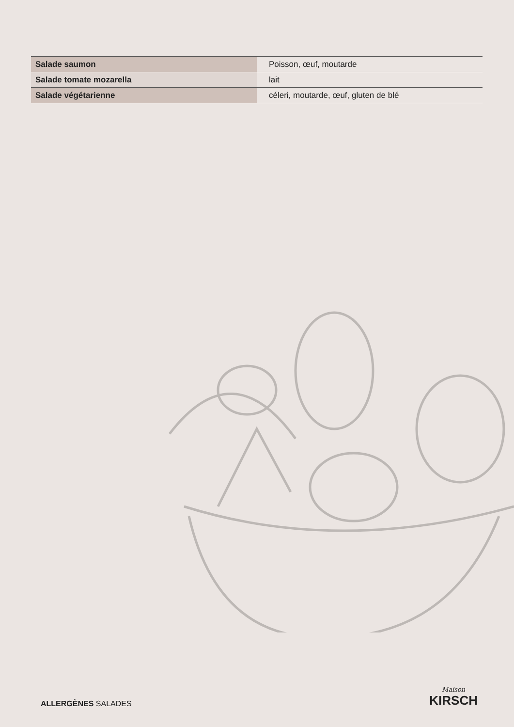| Salade saumon | Poisson, œuf, moutarde |
| Salade tomate mozarella | lait |
| Salade végétarienne | céleri, moutarde, œuf, gluten de blé |
ALLERGÈNES SALADES
Maison
KIRSCH